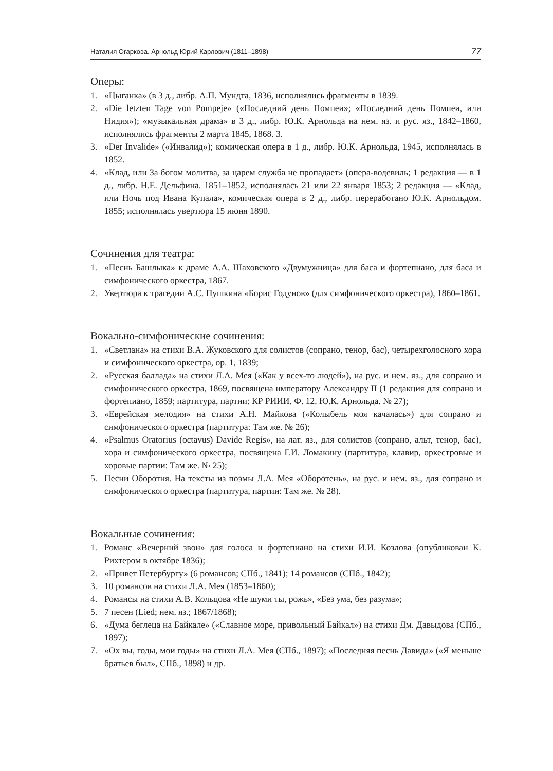Наталия Огаркова. Арнольд Юрий Карлович (1811–1898) 77
Оперы:
1. «Цыганка» (в 3 д., либр. А.П. Мундта, 1836, исполнялись фрагменты в 1839.
2. «Die letzten Tage von Pompeje» («Последний день Помпеи»; «Последний день Помпеи, или Нидия»); «музыкальная драма» в 3 д., либр. Ю.К. Арнольда на нем. яз. и рус. яз., 1842–1860, исполнялись фрагменты 2 марта 1845, 1868. 3.
3. «Der Invalide» («Инвалид»); комическая опера в 1 д., либр. Ю.К. Арнольда, 1945, исполнялась в 1852.
4. «Клад, или За богом молитва, за царем служба не пропадает» (опера-водевиль; 1 редакция — в 1 д., либр. Н.Е. Дельфина. 1851–1852, исполнялась 21 или 22 января 1853; 2 редакция — «Клад, или Ночь под Ивана Купала», комическая опера в 2 д., либр. переработано Ю.К. Арнольдом. 1855; исполнялась увертюра 15 июня 1890.
Сочинения для театра:
1. «Песнь Башлыка» к драме А.А. Шаховского «Двумужница» для баса и фортепиано, для баса и симфонического оркестра, 1867.
2. Увертюра к трагедии А.С. Пушкина «Борис Годунов» (для симфонического оркестра), 1860–1861.
Вокально-симфонические сочинения:
1. «Светлана» на стихи В.А. Жуковского для солистов (сопрано, тенор, бас), четырехголосного хора и симфонического оркестра, ор. 1, 1839;
2. «Русская баллада» на стихи Л.А. Мея («Как у всех-то людей»), на рус. и нем. яз., для сопрано и симфонического оркестра, 1869, посвящена императору Александру II (1 редакция для сопрано и фортепиано, 1859; партитура, партии: КР РИИИ. Ф. 12. Ю.К. Арнольда. № 27);
3. «Еврейская мелодия» на стихи А.Н. Майкова («Колыбель моя качалась») для сопрано и симфонического оркестра (партитура: Там же. № 26);
4. «Psalmus Oratorius (octavus) Davide Regis», на лат. яз., для солистов (сопрано, альт, тенор, бас), хора и симфонического оркестра, посвящена Г.И. Ломакину (партитура, клавир, оркестровые и хоровые партии: Там же. № 25);
5. Песни Оборотня. На тексты из поэмы Л.А. Мея «Оборотень», на рус. и нем. яз., для сопрано и симфонического оркестра (партитура, партии: Там же. № 28).
Вокальные сочинения:
1. Романс «Вечерний звон» для голоса и фортепиано на стихи И.И. Козлова (опубликован К. Рихтером в октябре 1836);
2. «Привет Петербургу» (6 романсов; СПб., 1841); 14 романсов (СПб., 1842);
3. 10 романсов на стихи Л.А. Мея (1853–1860);
4. Романсы на стихи А.В. Кольцова «Не шуми ты, рожь», «Без ума, без разума»;
5. 7 песен (Lied; нем. яз.; 1867/1868);
6. «Дума беглеца на Байкале» («Славное море, привольный Байкал») на стихи Дм. Давыдова (СПб., 1897);
7. «Ох вы, годы, мои годы» на стихи Л.А. Мея (СПб., 1897); «Последняя песнь Давида» («Я меньше братьев был», СПб., 1898) и др.